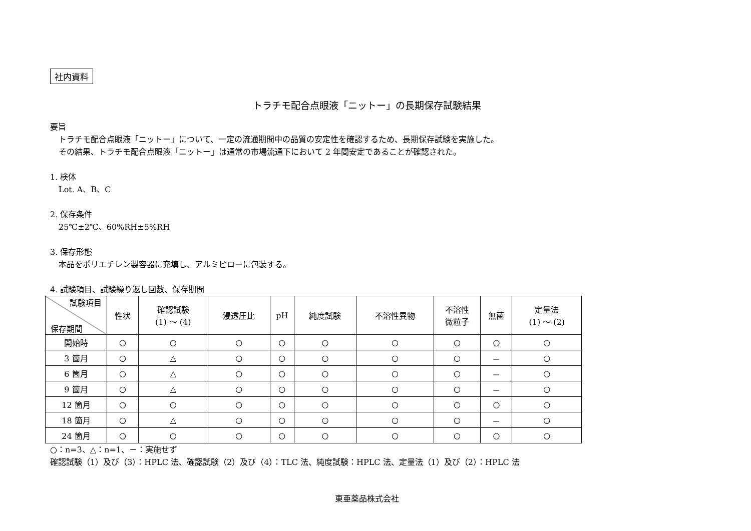社内資料
トラチモ配合点眼液「ニットー」の長期保存試験結果
要旨
トラチモ配合点眼液「ニットー」について、一定の流通期間中の品質の安定性を確認するため、長期保存試験を実施した。
その結果、トラチモ配合点眼液「ニットー」は通常の市場流通下において 2 年間安定であることが確認された。
1. 検体
Lot. A、B、C
2. 保存条件
25℃±2℃、60%RH±5%RH
3. 保存形態
本品をポリエチレン製容器に充填し、アルミピローに包装する。
4. 試験項目、試験繰り返し回数、保存期間
| 試験項目 保存期間 | 性状 | 確認試験 (1) ～ (4) | 浸透圧比 | pH | 純度試験 | 不溶性異物 | 不溶性 微粒子 | 無菌 | 定量法 (1) ～ (2) |
| --- | --- | --- | --- | --- | --- | --- | --- | --- | --- |
| 開始時 | ○ | ○ | ○ | ○ | ○ | ○ | ○ | ○ | ○ |
| 3 箇月 | ○ | △ | ○ | ○ | ○ | ○ | ○ | － | ○ |
| 6 箇月 | ○ | △ | ○ | ○ | ○ | ○ | ○ | － | ○ |
| 9 箇月 | ○ | △ | ○ | ○ | ○ | ○ | ○ | － | ○ |
| 12 箇月 | ○ | ○ | ○ | ○ | ○ | ○ | ○ | ○ | ○ |
| 18 箇月 | ○ | △ | ○ | ○ | ○ | ○ | ○ | － | ○ |
| 24 箇月 | ○ | ○ | ○ | ○ | ○ | ○ | ○ | ○ | ○ |
○：n=3、△：n=1、－：実施せず
確認試験（1）及び（3）：HPLC 法、確認試験（2）及び（4）：TLC 法、純度試験：HPLC 法、定量法（1）及び（2）：HPLC 法
東亜薬品株式会社